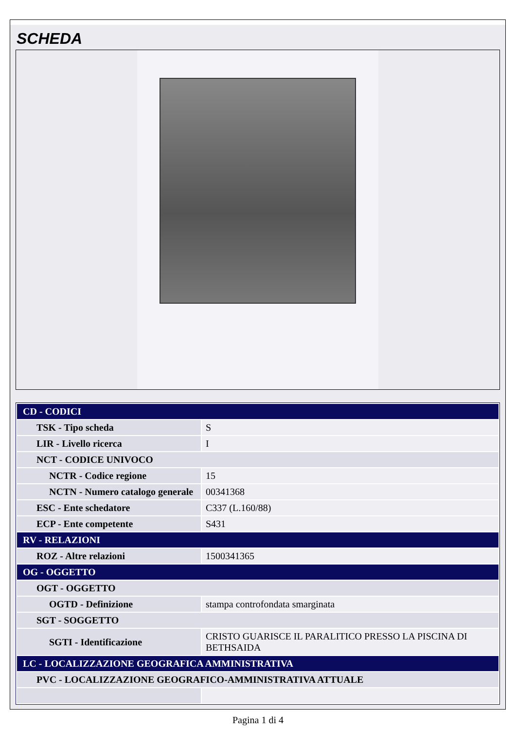SCHEDA
| CD - CODICI | |
| TSK - Tipo scheda | S |
| LIR - Livello ricerca | I |
| NCT - CODICE UNIVOCO | |
| NCTR - Codice regione | 15 |
| NCTN - Numero catalogo generale | 00341368 |
| ESC - Ente schedatore | C337 (L.160/88) |
| ECP - Ente competente | S431 |
| RV - RELAZIONI | |
| ROZ - Altre relazioni | 1500341365 |
| OG - OGGETTO | |
| OGT - OGGETTO | |
| OGTD - Definizione | stampa controfondata smarginata |
| SGT - SOGGETTO | |
| SGTI - Identificazione | CRISTO GUARISCE IL PARALITICO PRESSO LA PISCINA DI BETHSAIDA |
| LC - LOCALIZZAZIONE GEOGRAFICA AMMINISTRATIVA | |
| PVC - LOCALIZZAZIONE GEOGRAFICO-AMMINISTRATIVA ATTUALE | |
Pagina 1 di 4